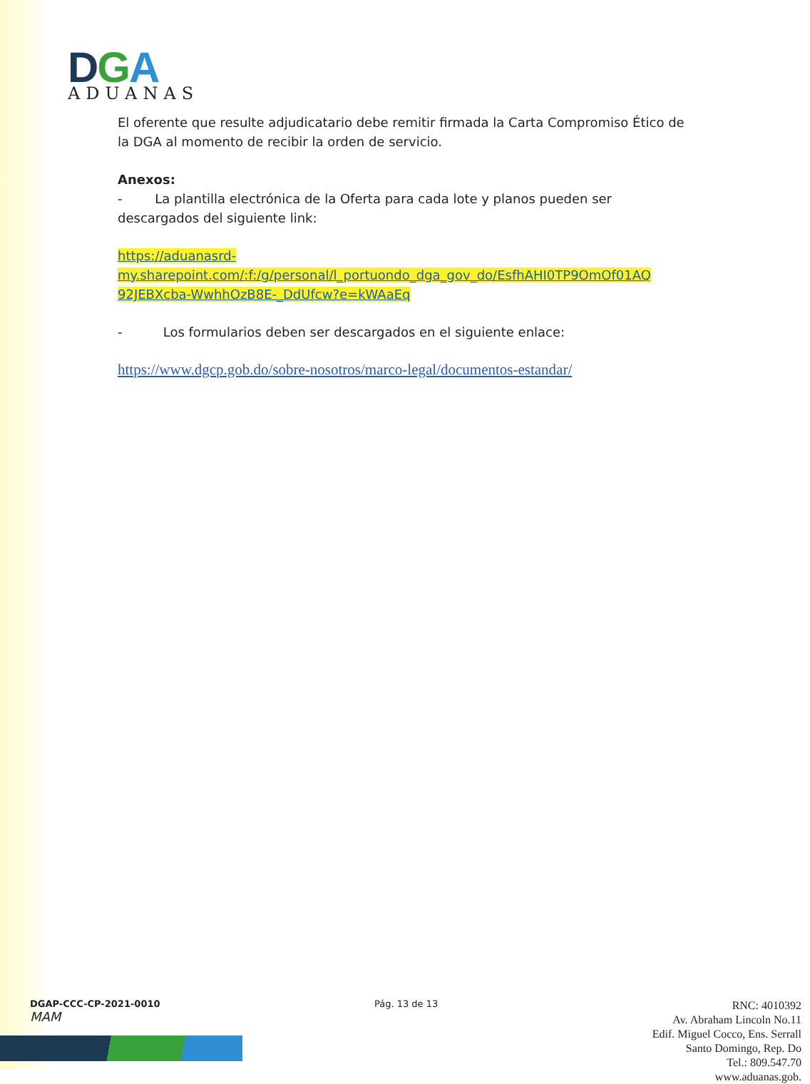DGA
ADUANAS
El oferente que resulte adjudicatario debe remitir firmada la Carta Compromiso Ético de la DGA al momento de recibir la orden de servicio.
Anexos:
- La plantilla electrónica de la Oferta para cada lote y planos pueden ser descargados del siguiente link:
https://aduanasrd-
my.sharepoint.com/:f:/g/personal/l_portuondo_dga_gov_do/EsfhAHI0TP9OmOf01AQ
92JEBXcba-WwhhOzB8E-_DdUfcw?e=kWAaEq
- Los formularios deben ser descargados en el siguiente enlace:
https://www.dgcp.gob.do/sobre-nosotros/marco-legal/documentos-estandar/
DGAP-CCC-CP-2021-0010
MAM
Pág. 13 de 13
RNC: 4010392
Av. Abraham Lincoln No.11
Edif. Miguel Cocco, Ens. Serrall
Santo Domingo, Rep. Do
Tel.: 809.547.70
www.aduanas.gob.